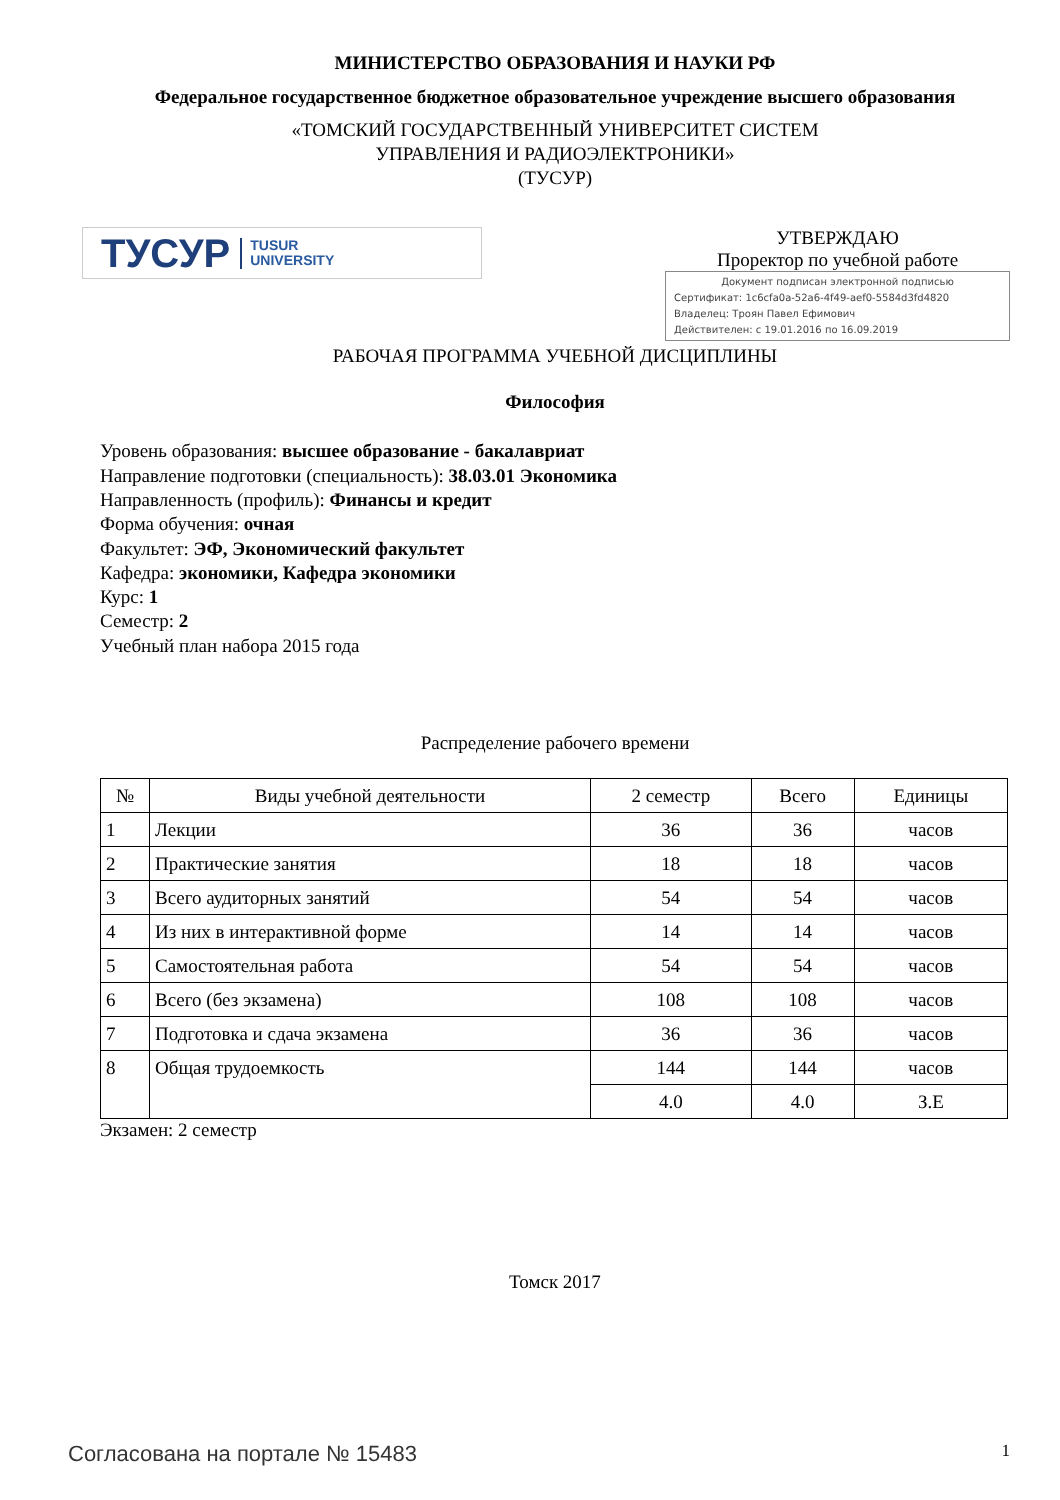МИНИСТЕРСТВО ОБРАЗОВАНИЯ И НАУКИ РФ
Федеральное государственное бюджетное образовательное учреждение высшего образования
«ТОМСКИЙ ГОСУДАРСТВЕННЫЙ УНИВЕРСИТЕТ СИСТЕМ
УПРАВЛЕНИЯ И РАДИОЭЛЕКТРОНИКИ»
(ТУСУР)
ТУСУР TUSUR
UNIVERSITY
УТВЕРЖДАЮ
Проректор по учебной работе
Документ подписан электронной подписью
Сертификат: 1c6cfa0a-52a6-4f49-aef0-5584d3fd4820
Владелец: Троян Павел Ефимович
Действителен: с 19.01.2016 по 16.09.2019
РАБОЧАЯ ПРОГРАММА УЧЕБНОЙ ДИСЦИПЛИНЫ
Философия
Уровень образования: высшее образование - бакалавриат
Направление подготовки (специальность): 38.03.01 Экономика
Направленность (профиль): Финансы и кредит
Форма обучения: очная
Факультет: ЭФ, Экономический факультет
Кафедра: экономики, Кафедра экономики
Курс: 1
Семестр: 2
Учебный план набора 2015 года
Распределение рабочего времени
| № | Виды учебной деятельности | 2 семестр | Всего | Единицы |
| --- | --- | --- | --- | --- |
| 1 | Лекции | 36 | 36 | часов |
| 2 | Практические занятия | 18 | 18 | часов |
| 3 | Всего аудиторных занятий | 54 | 54 | часов |
| 4 | Из них в интерактивной форме | 14 | 14 | часов |
| 5 | Самостоятельная работа | 54 | 54 | часов |
| 6 | Всего (без экзамена) | 108 | 108 | часов |
| 7 | Подготовка и сдача экзамена | 36 | 36 | часов |
| 8 | Общая трудоемкость | 144 | 144 | часов |
| | | 4.0 | 4.0 | З.Е |
Экзамен: 2 семестр
Томск 2017
Согласована на портале № 15483 1